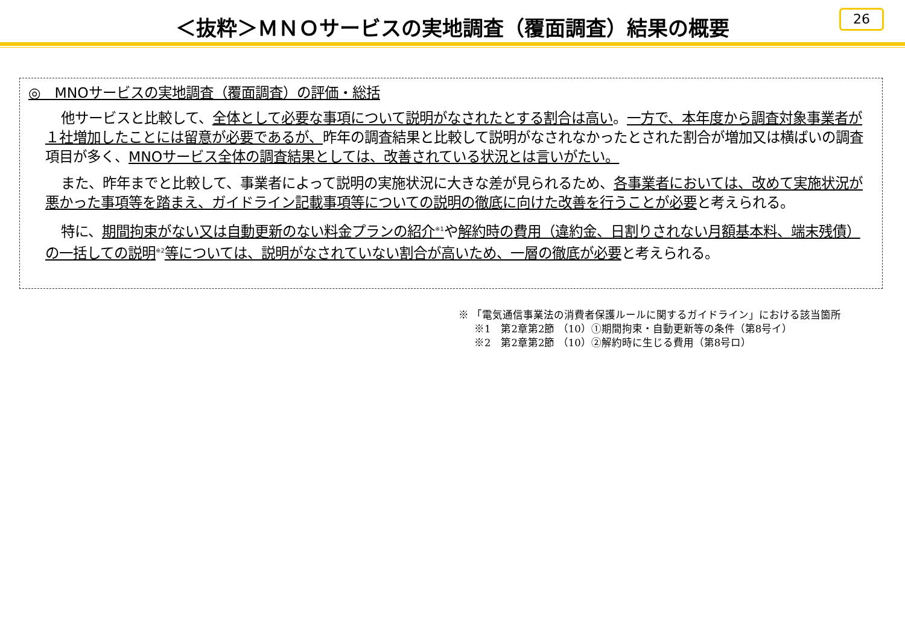＜抜粋＞ＭＮＯサービスの実地調査（覆面調査）結果の概要
26
◎　MNOサービスの実地調査（覆面調査）の評価・総括
他サービスと比較して、全体として必要な事項について説明がなされたとする割合は高い。一方で、本年度から調査対象事業者が１社増加したことには留意が必要であるが、昨年の調査結果と比較して説明がなされなかったとされた割合が増加又は横ばいの調査項目が多く、MNOサービス全体の調査結果としては、改善されている状況とは言いがたい。
また、昨年までと比較して、事業者によって説明の実施状況に大きな差が見られるため、各事業者においては、改めて実施状況が悪かった事項等を踏まえ、ガイドライン記載事項等についての説明の徹底に向けた改善を行うことが必要と考えられる。
特に、期間拘束がない又は自動更新のない料金プランの紹介<sup>※1</sup>や解約時の費用（違約金、日割りされない月額基本料、端末残債）の一括しての説明<sup>※2</sup>等については、説明がなされていない割合が高いため、一層の徹底が必要と考えられる。
※ 「電気通信事業法の消費者保護ルールに関するガイドライン」における該当箇所
※1　第2章第2節 （10）①期間拘束・自動更新等の条件（第8号イ）
※2　第2章第2節 （10）②解約時に生じる費用（第8号ロ）